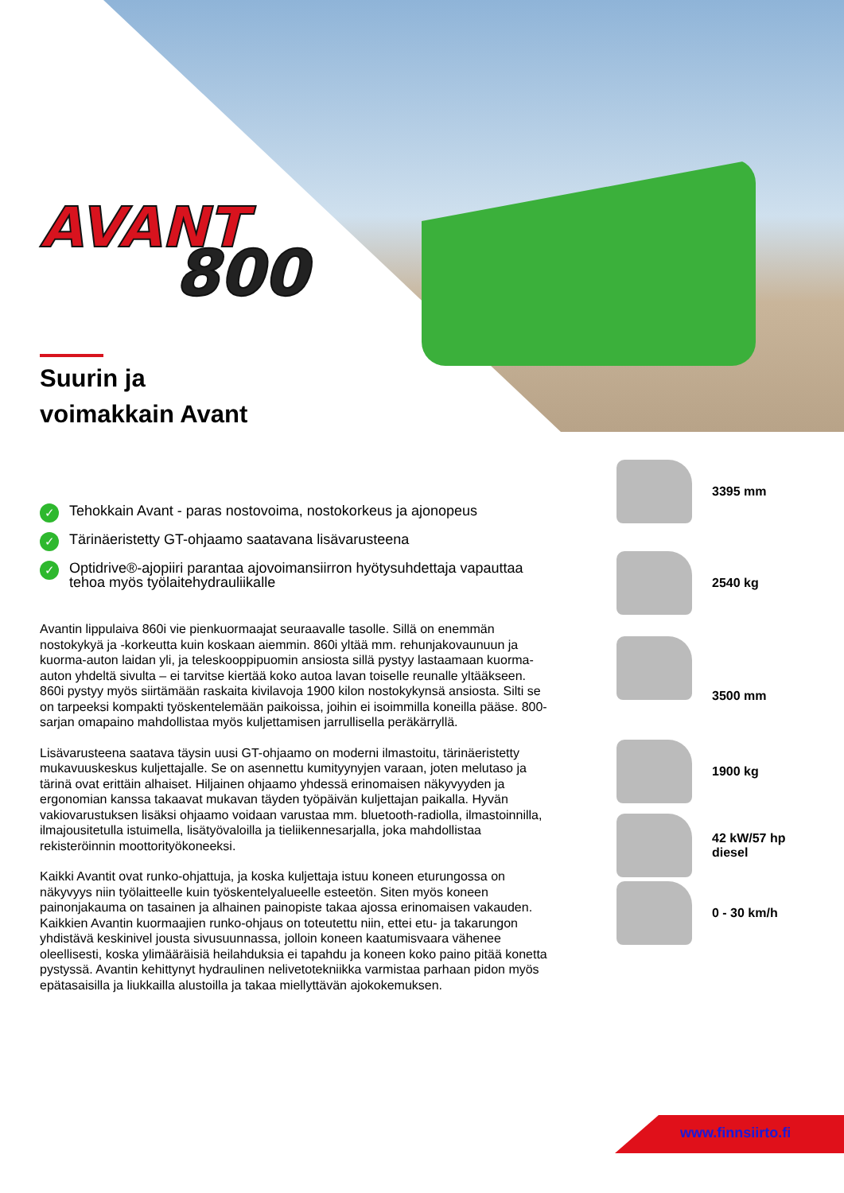AVANT
800
Suurin ja
voimakkain Avant
✓ Tehokkain Avant - paras nostovoima, nostokorkeus ja ajonopeus
✓ Tärinäeristetty GT-ohjaamo saatavana lisävarusteena
✓ Optidrive®-ajopiiri parantaa ajovoimansiirron hyötysuhdettaja vapauttaa tehoa myös työlaitehydrauliikalle
Avantin lippulaiva 860i vie pienkuormaajat seuraavalle tasolle. Sillä on enemmän nostokykyä ja -korkeutta kuin koskaan aiemmin. 860i yltää mm. rehunjakovaunuun ja kuorma-auton laidan yli, ja teleskooppipuomin ansiosta sillä pystyy lastaamaan kuorma-auton yhdeltä sivulta – ei tarvitse kiertää koko autoa lavan toiselle reunalle yltääkseen. 860i pystyy myös siirtämään raskaita kivilavoja 1900 kilon nostokykynsä ansiosta. Silti se on tarpeeksi kompakti työskentelemään paikoissa, joihin ei isoimmilla koneilla pääse. 800-sarjan omapaino mahdollistaa myös kuljettamisen jarrullisella peräkärryllä.
Lisävarusteena saatava täysin uusi GT-ohjaamo on moderni ilmastoitu, tärinäeristetty mukavuuskeskus kuljettajalle. Se on asennettu kumityynyjen varaan, joten melutaso ja tärinä ovat erittäin alhaiset. Hiljainen ohjaamo yhdessä erinomaisen näkyvyyden ja ergonomian kanssa takaavat mukavan täyden työpäivän kuljettajan paikalla. Hyvän vakiovarustuksen lisäksi ohjaamo voidaan varustaa mm. bluetooth-radiolla, ilmastoinnilla, ilmajousitetulla istuimella, lisätyövaloilla ja tieliikennesarjalla, joka mahdollistaa rekisteröinnin moottorityökoneeksi.
Kaikki Avantit ovat runko-ohjattuja, ja koska kuljettaja istuu koneen eturungossa on näkyvyys niin työlaitteelle kuin työskentelyalueelle esteetön. Siten myös koneen painonjakauma on tasainen ja alhainen painopiste takaa ajossa erinomaisen vakauden. Kaikkien Avantin kuormaajien runko-ohjaus on toteutettu niin, ettei etu- ja takarungon yhdistävä keskinivel jousta sivusuunnassa, jolloin koneen kaatumisvaara vähenee oleellisesti, koska ylimääräisiä heilahduksia ei tapahdu ja koneen koko paino pitää konetta pystyssä. Avantin kehittynyt hydraulinen nelivetotekniikka varmistaa parhaan pidon myös epätasaisilla ja liukkailla alustoilla ja takaa miellyttävän ajokokemuksen.
3395 mm
2540 kg
3500 mm
1900 kg
42 kW/57 hp
diesel
0 - 30 km/h
www.finnsiirto.fi